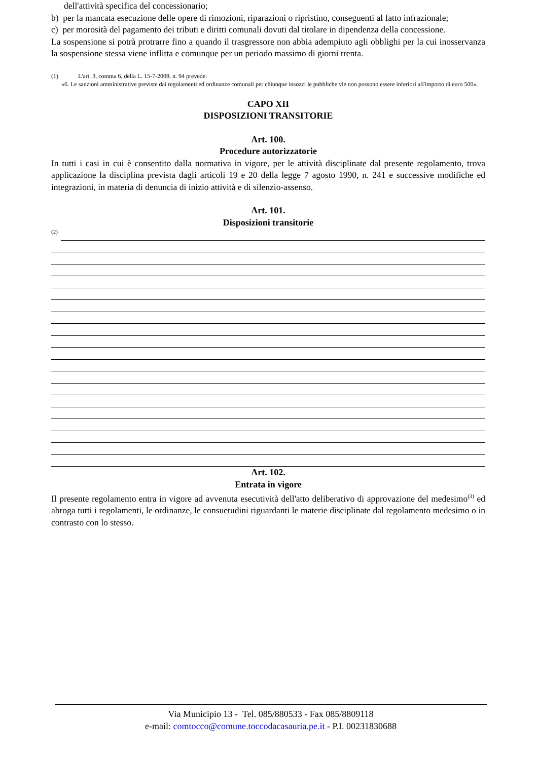dell'attività specifica del concessionario;
b) per la mancata esecuzione delle opere di rimozioni, riparazioni o ripristino, conseguenti al fatto infrazionale;
c) per morosità del pagamento dei tributi e diritti comunali dovuti dal titolare in dipendenza della concessione.
La sospensione si potrà protrarre fino a quando il trasgressore non abbia adempiuto agli obblighi per la cui inosservanza la sospensione stessa viene inflitta e comunque per un periodo massimo di giorni trenta.
(1) L'art. 3, comma 6, della L. 15-7-2009, n. 94 prevede:
«6. Le sanzioni amministrative previste dai regolamenti ed ordinanze comunali per chiunque insozzi le pubbliche vie non possono essere inferiori all'importo di euro 500».
CAPO XII
DISPOSIZIONI TRANSITORIE
Art. 100.
Procedure autorizzatorie
In tutti i casi in cui è consentito dalla normativa in vigore, per le attività disciplinate dal presente regolamento, trova applicazione la disciplina prevista dagli articoli 19 e 20 della legge 7 agosto 1990, n. 241 e successive modifiche ed integrazioni, in materia di denuncia di inizio attività e di silenzio-assenso.
Art. 101.
Disposizioni transitorie
(2)
Art. 102.
Entrata in vigore
Il presente regolamento entra in vigore ad avvenuta esecutività dell'atto deliberativo di approvazione del medesimo<sup>(3)</sup> ed abroga tutti i regolamenti, le ordinanze, le consuetudini riguardanti le materie disciplinate dal regolamento medesimo o in contrasto con lo stesso.
Via Municipio 13 - Tel. 085/880533 - Fax 085/8809118
e-mail: comtocco@comune.toccodacasauria.pe.it - P.I. 00231830688